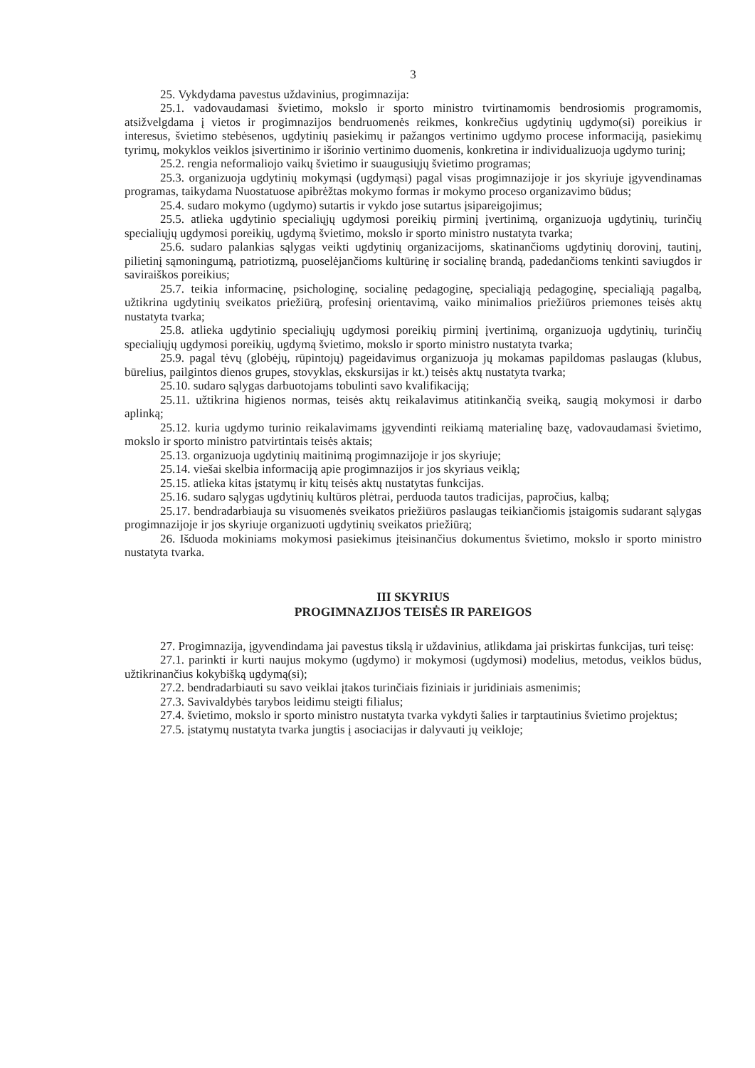3
25. Vykdydama pavestus uždavinius, progimnazija:
25.1. vadovaudamasi švietimo, mokslo ir sporto ministro tvirtinamomis bendrosiomis programomis, atsižvelgdama į vietos ir progimnazijos bendruomenės reikmes, konkrečius ugdytinių ugdymo(si) poreikius ir interesus, švietimo stebėsenos, ugdytinių pasiekimų ir pažangos vertinimo ugdymo procese informaciją, pasiekimų tyrimų, mokyklos veiklos įsivertinimo ir išorinio vertinimo duomenis, konkretina ir individualizuoja ugdymo turinį;
25.2. rengia neformaliojo vaikų švietimo ir suaugusiųjų švietimo programas;
25.3. organizuoja ugdytinių mokymąsi (ugdymąsi) pagal visas progimnazijoje ir jos skyriuje įgyvendinamas programas, taikydama Nuostatuose apibrėžtas mokymo formas ir mokymo proceso organizavimo būdus;
25.4. sudaro mokymo (ugdymo) sutartis ir vykdo jose sutartus įsipareigojimus;
25.5. atlieka ugdytinio specialiųjų ugdymosi poreikių pirminį įvertinimą, organizuoja ugdytinių, turinčių specialiųjų ugdymosi poreikių, ugdymą švietimo, mokslo ir sporto ministro nustatyta tvarka;
25.6. sudaro palankias sąlygas veikti ugdytinių organizacijoms, skatinančioms ugdytinių dorovinį, tautinį, pilietinį sąmoningumą, patriotizmą, puoselėjančioms kultūrinę ir socialinę brandą, padedančioms tenkinti saviugdos ir saviraiškos poreikius;
25.7. teikia informacinę, psichologinę, socialinę pedagoginę, specialiąją pedagoginę, specialiąją pagalbą, užtikrina ugdytinių sveikatos priežiūrą, profesinį orientavimą, vaiko minimalios priežiūros priemones teisės aktų nustatyta tvarka;
25.8. atlieka ugdytinio specialiųjų ugdymosi poreikių pirminį įvertinimą, organizuoja ugdytinių, turinčių specialiųjų ugdymosi poreikių, ugdymą švietimo, mokslo ir sporto ministro nustatyta tvarka;
25.9. pagal tėvų (globėjų, rūpintojų) pageidavimus organizuoja jų mokamas papildomas paslaugas (klubus, būrelius, pailgintos dienos grupes, stovyklas, ekskursijas ir kt.) teisės aktų nustatyta tvarka;
25.10. sudaro sąlygas darbuotojams tobulinti savo kvalifikaciją;
25.11. užtikrina higienos normas, teisės aktų reikalavimus atitinkančią sveiką, saugią mokymosi ir darbo aplinką;
25.12. kuria ugdymo turinio reikalavimams įgyvendinti reikiamą materialinę bazę, vadovaudamasi švietimo, mokslo ir sporto ministro patvirtintais teisės aktais;
25.13. organizuoja ugdytinių maitinimą progimnazijoje ir jos skyriuje;
25.14. viešai skelbia informaciją apie progimnazijos ir jos skyriaus veiklą;
25.15. atlieka kitas įstatymų ir kitų teisės aktų nustatytas funkcijas.
25.16. sudaro sąlygas ugdytinių kultūros plėtrai, perduoda tautos tradicijas, papročius, kalbą;
25.17. bendradarbiauja su visuomenės sveikatos priežiūros paslaugas teikiančiomis įstaigomis sudarant sąlygas progimnazijoje ir jos skyriuje organizuoti ugdytinių sveikatos priežiūrą;
26. Išduoda mokiniams mokymosi pasiekimus įteisinančius dokumentus švietimo, mokslo ir sporto ministro nustatyta tvarka.
III SKYRIUS
PROGIMNAZIJOS TEISĖS IR PAREIGOS
27. Progimnazija, įgyvendindama jai pavestus tikslą ir uždavinius, atlikdama jai priskirtas funkcijas, turi teisę:
27.1. parinkti ir kurti naujus mokymo (ugdymo) ir mokymosi (ugdymosi) modelius, metodus, veiklos būdus, užtikrinančius kokybišką ugdymą(si);
27.2. bendradarbiauti su savo veiklai įtakos turinčiais fiziniais ir juridiniais asmenimis;
27.3. Savivaldybės tarybos leidimu steigti filialus;
27.4. švietimo, mokslo ir sporto ministro nustatyta tvarka vykdyti šalies ir tarptautinius švietimo projektus;
27.5. įstatymų nustatyta tvarka jungtis į asociacijas ir dalyvauti jų veikloje;